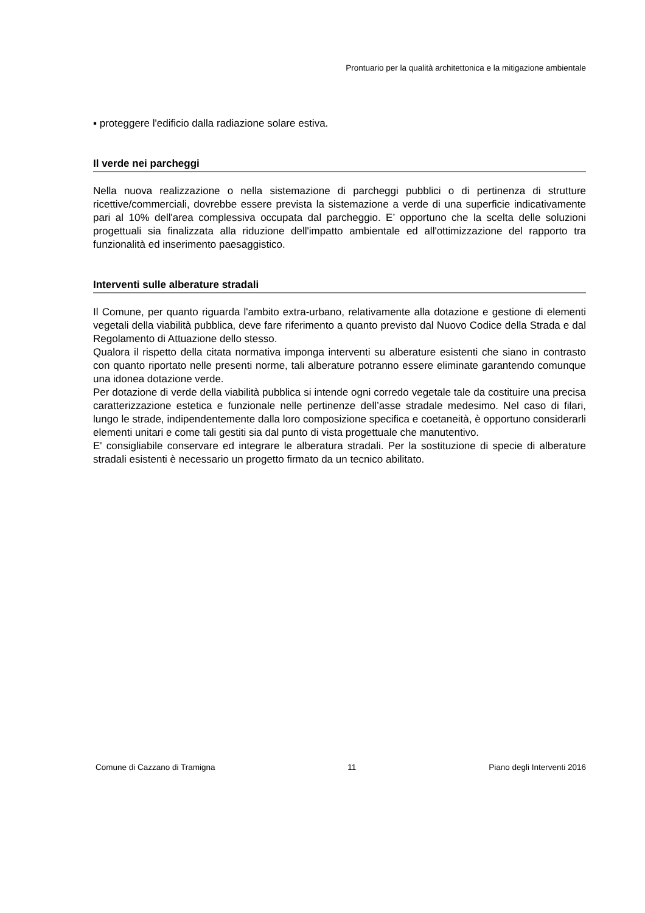Prontuario per la qualità architettonica e la mitigazione ambientale
▪ proteggere l'edificio dalla radiazione solare estiva.
Il verde nei parcheggi
Nella nuova realizzazione o nella sistemazione di parcheggi pubblici o di pertinenza di strutture ricettive/commerciali, dovrebbe essere prevista la sistemazione a verde di una superficie indicativamente pari al 10% dell'area complessiva occupata dal parcheggio. E’ opportuno che la scelta delle soluzioni progettuali sia finalizzata alla riduzione dell'impatto ambientale ed all'ottimizzazione del rapporto tra funzionalità ed inserimento paesaggistico.
Interventi sulle alberature stradali
Il Comune, per quanto riguarda l'ambito extra-urbano, relativamente alla dotazione e gestione di elementi vegetali della viabilità pubblica, deve fare riferimento a quanto previsto dal Nuovo Codice della Strada e dal Regolamento di Attuazione dello stesso.
Qualora il rispetto della citata normativa imponga interventi su alberature esistenti che siano in contrasto con quanto riportato nelle presenti norme, tali alberature potranno essere eliminate garantendo comunque una idonea dotazione verde.
Per dotazione di verde della viabilità pubblica si intende ogni corredo vegetale tale da costituire una precisa caratterizzazione estetica e funzionale nelle pertinenze dell’asse stradale medesimo. Nel caso di filari, lungo le strade, indipendentemente dalla loro composizione specifica e coetaneità, è opportuno considerarli elementi unitari e come tali gestiti sia dal punto di vista progettuale che manutentivo.
E' consigliabile conservare ed integrare le alberatura stradali. Per la sostituzione di specie di alberature stradali esistenti è necessario un progetto firmato da un tecnico abilitato.
Comune di Cazzano di Tramigna 11 Piano degli Interventi 2016